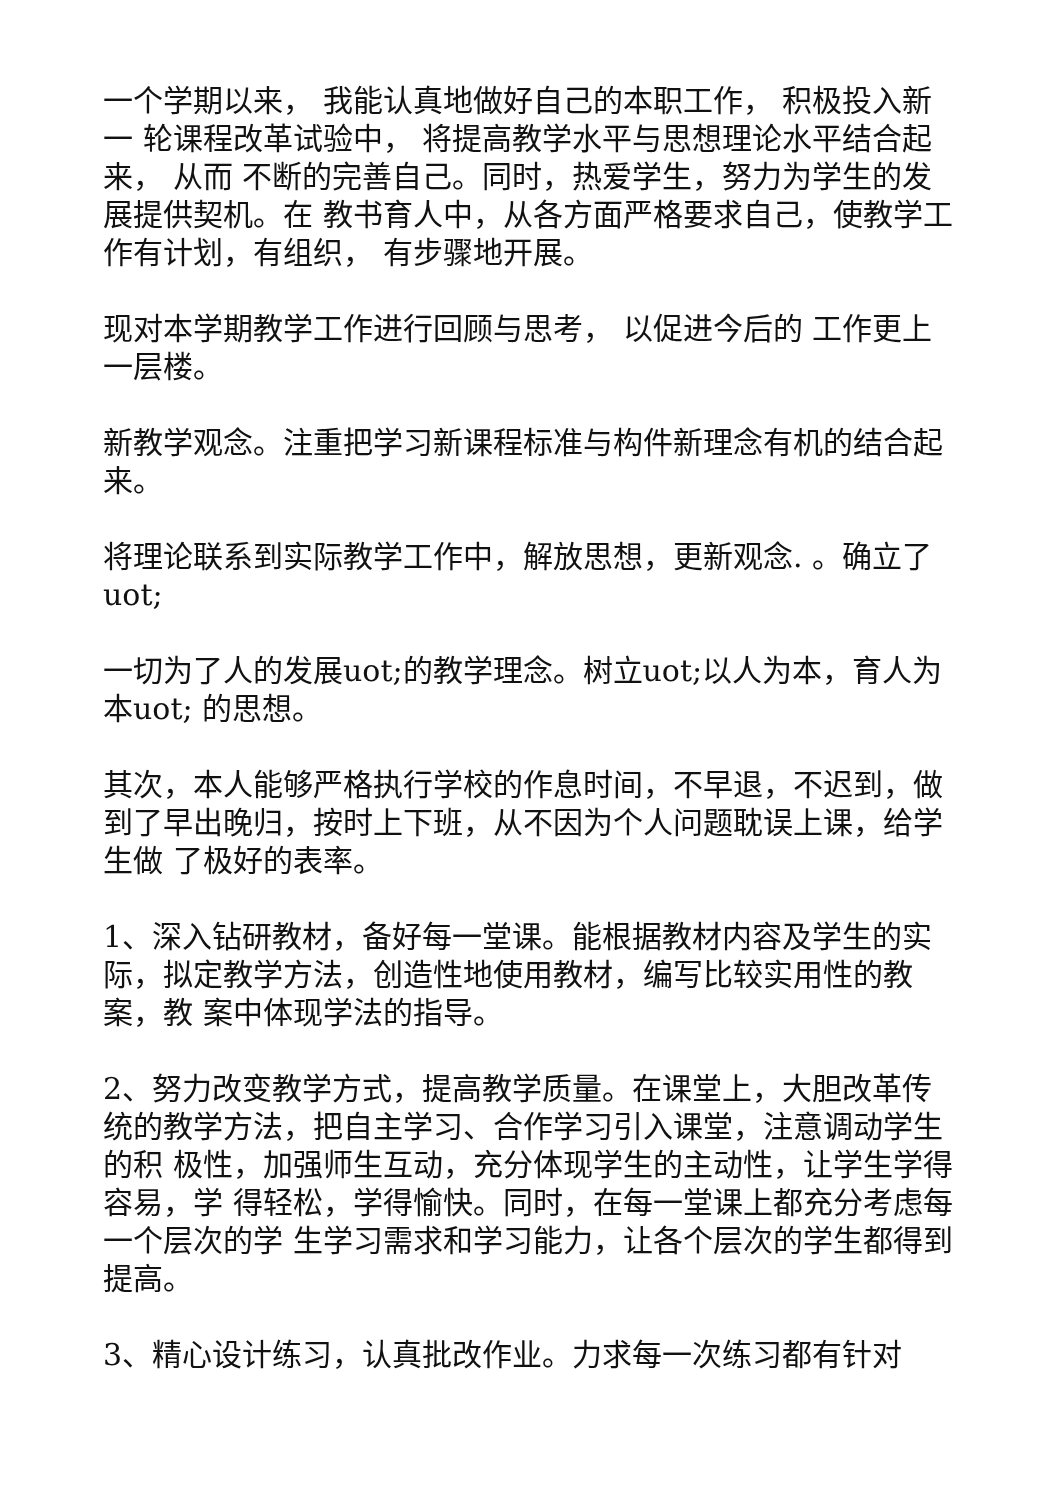一个学期以来， 我能认真地做好自己的本职工作， 积极投入新一 轮课程改革试验中， 将提高教学水平与思想理论水平结合起来， 从而 不断的完善自己。同时，热爱学生，努力为学生的发展提供契机。在 教书育人中，从各方面严格要求自己，使教学工作有计划，有组织， 有步骤地开展。
现对本学期教学工作进行回顾与思考， 以促进今后的 工作更上一层楼。
新教学观念。注重把学习新课程标准与构件新理念有机的结合起来。
将理论联系到实际教学工作中，解放思想，更新观念. 。确立了 uot;
一切为了人的发展uot;的教学理念。树立uot;以人为本，育人为本uot; 的思想。
其次，本人能够严格执行学校的作息时间，不早退，不迟到，做 到了早出晚归，按时上下班，从不因为个人问题耽误上课，给学生做 了极好的表率。
1、深入钻研教材，备好每一堂课。能根据教材内容及学生的实 际，拟定教学方法，创造性地使用教材，编写比较实用性的教案，教 案中体现学法的指导。
2、努力改变教学方式，提高教学质量。在课堂上，大胆改革传 统的教学方法，把自主学习、合作学习引入课堂，注意调动学生的积 极性，加强师生互动，充分体现学生的主动性，让学生学得容易，学 得轻松，学得愉快。同时，在每一堂课上都充分考虑每一个层次的学 生学习需求和学习能力，让各个层次的学生都得到提高。
3、精心设计练习，认真批改作业。力求每一次练习都有针对